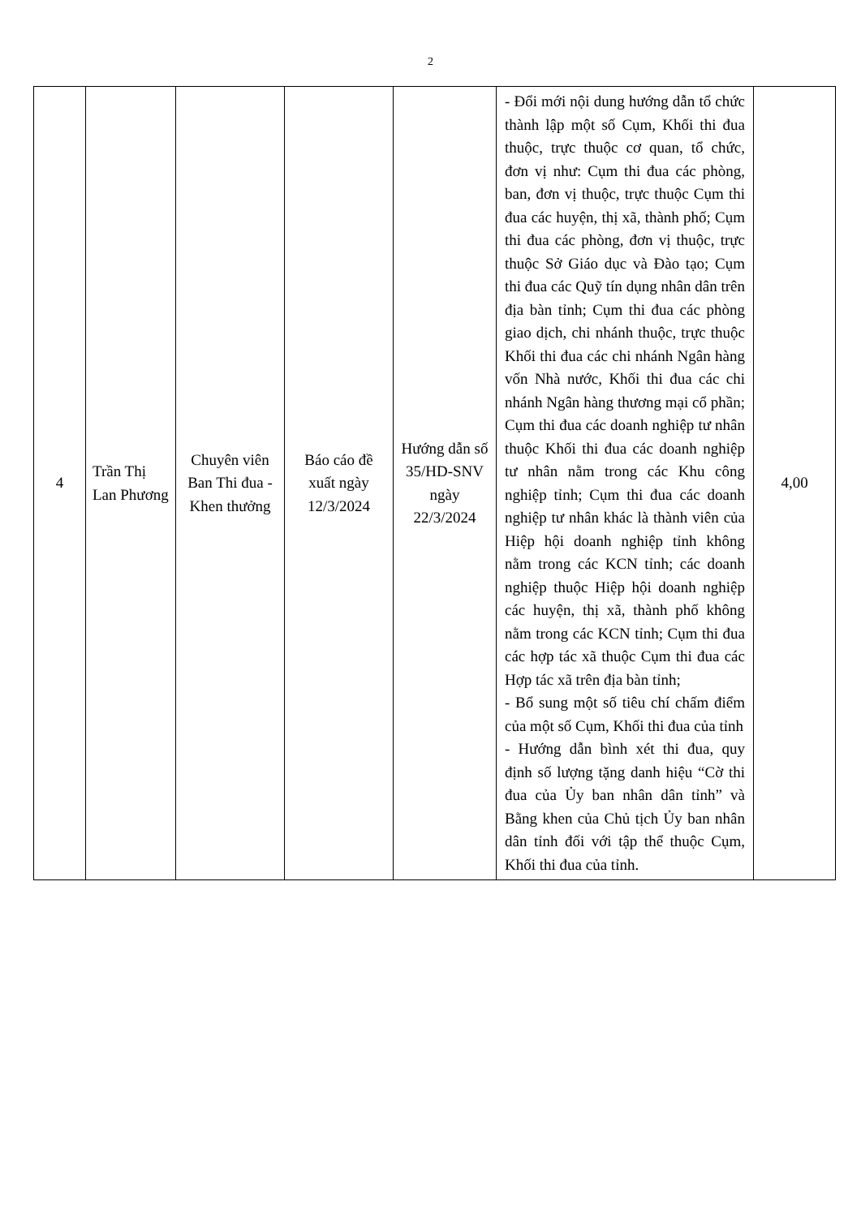2
| 4 | Trần Thị Lan Phương | Chuyên viên Ban Thi đua - Khen thưởng | Báo cáo đề xuất ngày 12/3/2024 | Hướng dẫn số 35/HD-SNV ngày 22/3/2024 | - Đổi mới nội dung hướng dẫn tổ chức thành lập một số Cụm, Khối thi đua thuộc, trực thuộc cơ quan, tổ chức, đơn vị như: Cụm thi đua các phòng, ban, đơn vị thuộc, trực thuộc Cụm thi đua các huyện, thị xã, thành phố; Cụm thi đua các phòng, đơn vị thuộc, trực thuộc Sở Giáo dục và Đào tạo; Cụm thi đua các Quỹ tín dụng nhân dân trên địa bàn tỉnh; Cụm thi đua các phòng giao dịch, chi nhánh thuộc, trực thuộc Khối thi đua các chi nhánh Ngân hàng vốn Nhà nước, Khối thi đua các chi nhánh Ngân hàng thương mại cổ phần; Cụm thi đua các doanh nghiệp tư nhân thuộc Khối thi đua các doanh nghiệp tư nhân nằm trong các Khu công nghiệp tỉnh; Cụm thi đua các doanh nghiệp tư nhân khác là thành viên của Hiệp hội doanh nghiệp tỉnh không nằm trong các KCN tỉnh; các doanh nghiệp thuộc Hiệp hội doanh nghiệp các huyện, thị xã, thành phố không nằm trong các KCN tỉnh; Cụm thi đua các hợp tác xã thuộc Cụm thi đua các Hợp tác xã trên địa bàn tỉnh; - Bổ sung một số tiêu chí chấm điểm của một số Cụm, Khối thi đua của tỉnh - Hướng dẫn bình xét thi đua, quy định số lượng tặng danh hiệu “Cờ thi đua của Ủy ban nhân dân tỉnh” và Bằng khen của Chủ tịch Ủy ban nhân dân tỉnh đối với tập thể thuộc Cụm, Khối thi đua của tỉnh. | 4,00 |